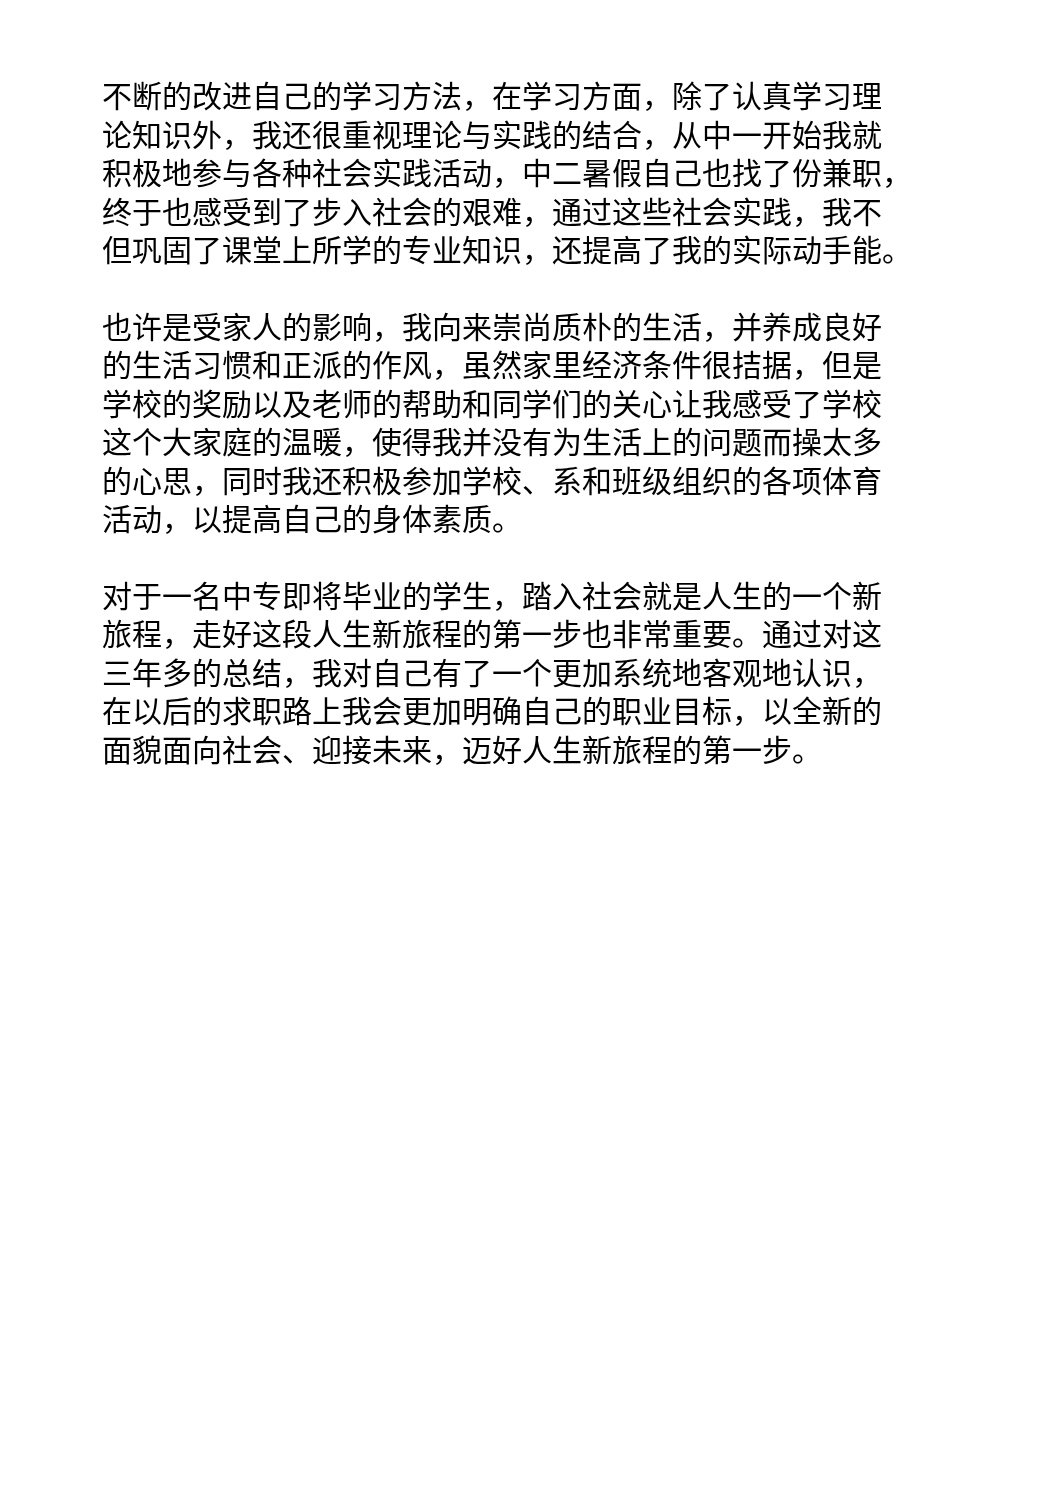不断的改进自己的学习方法，在学习方面，除了认真学习理
论知识外，我还很重视理论与实践的结合，从中一开始我就
积极地参与各种社会实践活动，中二暑假自己也找了份兼职，
终于也感受到了步入社会的艰难，通过这些社会实践，我不
但巩固了课堂上所学的专业知识，还提高了我的实际动手能。
也许是受家人的影响，我向来崇尚质朴的生活，并养成良好
的生活习惯和正派的作风，虽然家里经济条件很拮据，但是
学校的奖励以及老师的帮助和同学们的关心让我感受了学校
这个大家庭的温暖，使得我并没有为生活上的问题而操太多
的心思，同时我还积极参加学校、系和班级组织的各项体育
活动，以提高自己的身体素质。
对于一名中专即将毕业的学生，踏入社会就是人生的一个新
旅程，走好这段人生新旅程的第一步也非常重要。通过对这
三年多的总结，我对自己有了一个更加系统地客观地认识，
在以后的求职路上我会更加明确自己的职业目标，以全新的
面貌面向社会、迎接未来，迈好人生新旅程的第一步。